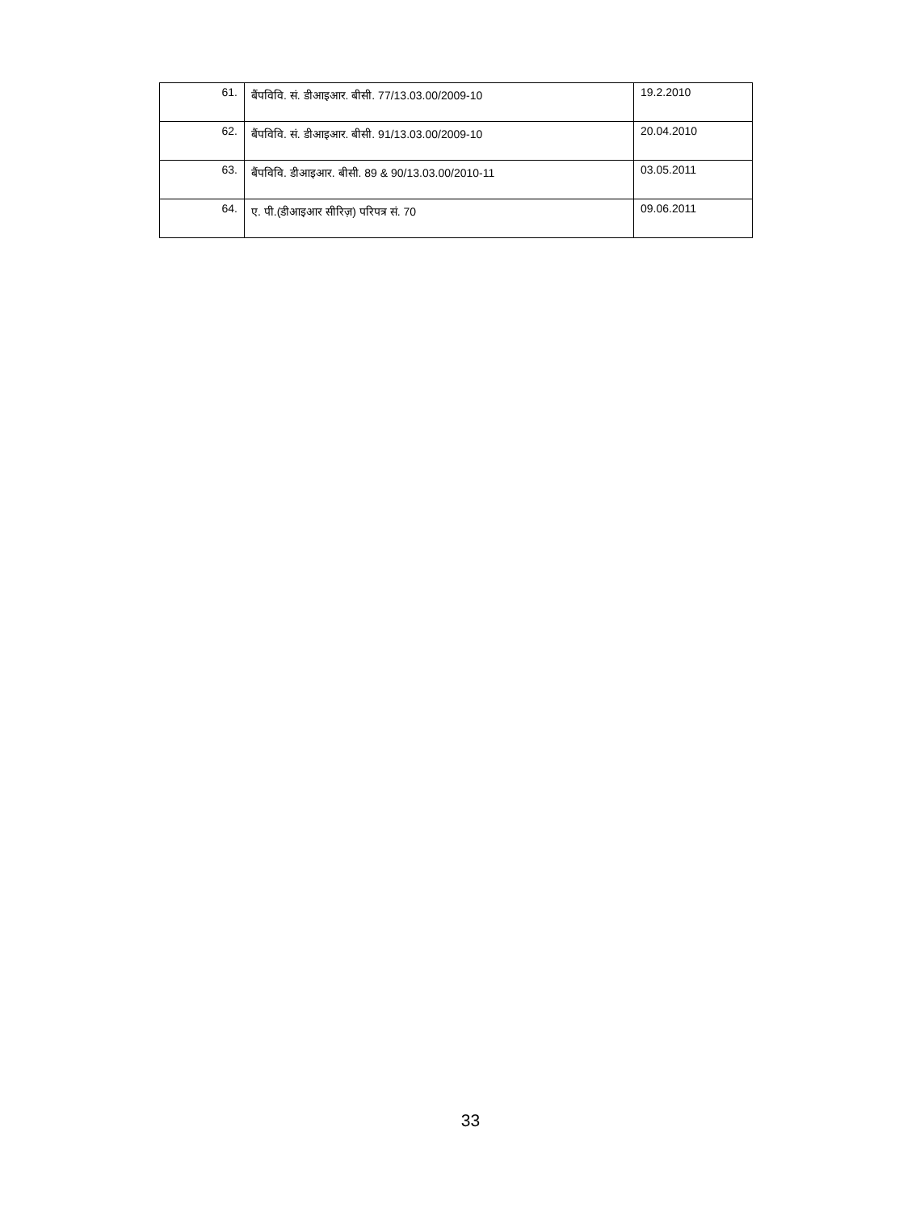| 61. | बैंपविवि. सं. डीआइआर. बीसी. 77/13.03.00/2009-10 | 19.2.2010 |
| 62. | बैंपविवि. सं. डीआइआर. बीसी. 91/13.03.00/2009-10 | 20.04.2010 |
| 63. | बैंपविवि. डीआइआर. बीसी. 89 & 90/13.03.00/2010-11 | 03.05.2011 |
| 64. | ए. पी.(डीआइआर सीरिज़) परिपत्र सं. 70 | 09.06.2011 |
33